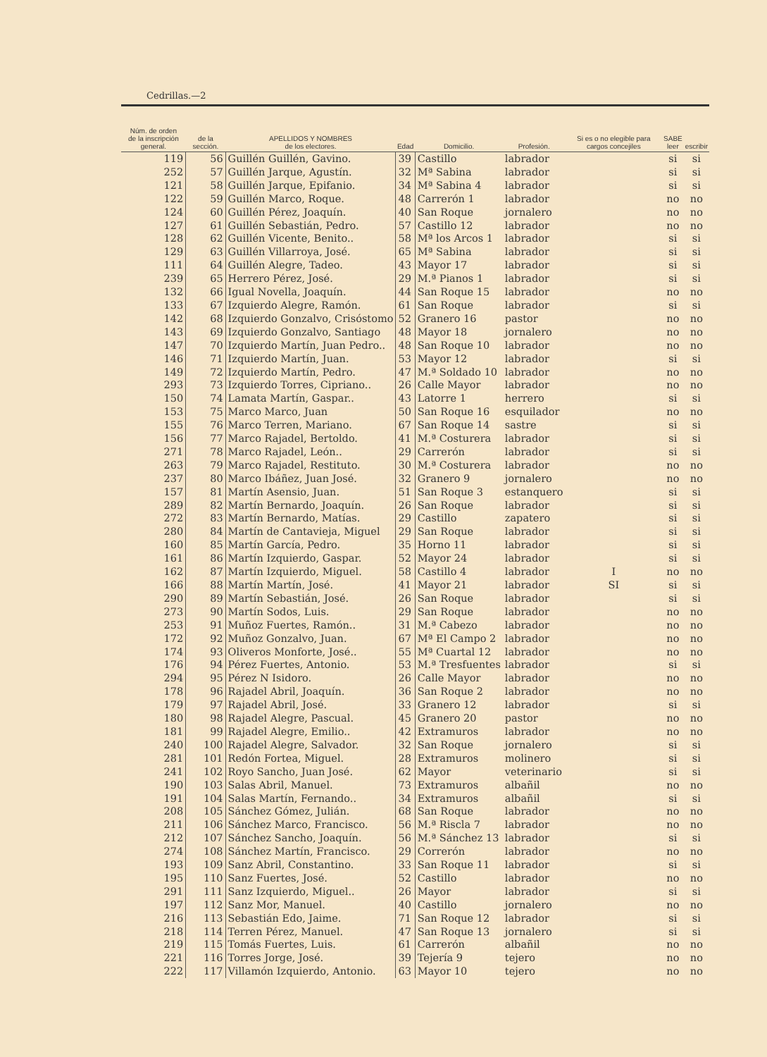Cedrillas.—2
| Núm. de orden de la inscripción general. | de la sección. | APELLIDOS Y NOMBRES de los electores. | Edad | Domicilio. | Profesión. | Si es o no elegible para cargos concejiles | SABE leer | escribir |
| --- | --- | --- | --- | --- | --- | --- | --- | --- |
| 119 | 56 | Guillén Guillén, Gavino. | 39 | Castillo | labrador | | si | si |
| 252 | 57 | Guillén Jarque, Agustín. | 32 | Mª Sabina | labrador | | si | si |
| 121 | 58 | Guillén Jarque, Epifanio. | 34 | Mª Sabina 4 | labrador | | si | si |
| 122 | 59 | Guillén Marco, Roque. | 48 | Carrerón 1 | labrador | | no | no |
| 124 | 60 | Guillén Pérez, Joaquín. | 40 | San Roque | jornalero | | no | no |
| 127 | 61 | Guillén Sebastián, Pedro. | 57 | Castillo 12 | labrador | | no | no |
| 128 | 62 | Guillén Vicente, Benito.. | 58 | Mª los Arcos 1 | labrador | | si | si |
| 129 | 63 | Guillén Villarroya, José. | 65 | Mª Sabina | labrador | | si | si |
| 111 | 64 | Guillén Alegre, Tadeo. | 43 | Mayor 17 | labrador | | si | si |
| 239 | 65 | Herrero Pérez, José. | 29 | M.ª Pianos 1 | labrador | | si | si |
| 132 | 66 | Igual Novella, Joaquín. | 44 | San Roque 15 | labrador | | no | no |
| 133 | 67 | Izquierdo Alegre, Ramón. | 61 | San Roque | labrador | | si | si |
| 142 | 68 | Izquierdo Gonzalvo, Crisóstomo | 52 | Granero 16 | pastor | | no | no |
| 143 | 69 | Izquierdo Gonzalvo, Santiago | 48 | Mayor 18 | jornalero | | no | no |
| 147 | 70 | Izquierdo Martín, Juan Pedro.. | 48 | San Roque 10 | labrador | | no | no |
| 146 | 71 | Izquierdo Martín, Juan. | 53 | Mayor 12 | labrador | | si | si |
| 149 | 72 | Izquierdo Martín, Pedro. | 47 | M.ª Soldado 10 | labrador | | no | no |
| 293 | 73 | Izquierdo Torres, Cipriano.. | 26 | Calle Mayor | labrador | | no | no |
| 150 | 74 | Lamata Martín, Gaspar.. | 43 | Latorre 1 | herrero | | si | si |
| 153 | 75 | Marco Marco, Juan | 50 | San Roque 16 | esquilador | | no | no |
| 155 | 76 | Marco Terren, Mariano. | 67 | San Roque 14 | sastre | | si | si |
| 156 | 77 | Marco Rajadel, Bertoldo. | 41 | M.ª Costurera | labrador | | si | si |
| 271 | 78 | Marco Rajadel, León.. | 29 | Carrerón | labrador | | si | si |
| 263 | 79 | Marco Rajadel, Restituto. | 30 | M.ª Costurera | labrador | | no | no |
| 237 | 80 | Marco Ibáñez, Juan José. | 32 | Granero 9 | jornalero | | no | no |
| 157 | 81 | Martín Asensio, Juan. | 51 | San Roque 3 | estanquero | | si | si |
| 289 | 82 | Martín Bernardo, Joaquín. | 26 | San Roque | labrador | | si | si |
| 272 | 83 | Martín Bernardo, Matías. | 29 | Castillo | zapatero | | si | si |
| 280 | 84 | Martín de Cantavieja, Miguel | 29 | San Roque | labrador | | si | si |
| 160 | 85 | Martín García, Pedro. | 35 | Horno 11 | labrador | | si | si |
| 161 | 86 | Martín Izquierdo, Gaspar. | 52 | Mayor 24 | labrador | | si | si |
| 162 | 87 | Martín Izquierdo, Miguel. | 58 | Castillo 4 | labrador | I | no | no |
| 166 | 88 | Martín Martín, José. | 41 | Mayor 21 | labrador | SI | si | si |
| 290 | 89 | Martín Sebastián, José. | 26 | San Roque | labrador | | si | si |
| 273 | 90 | Martín Sodos, Luis. | 29 | San Roque | labrador | | no | no |
| 253 | 91 | Muñoz Fuertes, Ramón.. | 31 | M.ª Cabezo | labrador | | no | no |
| 172 | 92 | Muñoz Gonzalvo, Juan. | 67 | Mª El Campo 2 | labrador | | no | no |
| 174 | 93 | Oliveros Monforte, José.. | 55 | Mª Cuartal 12 | labrador | | no | no |
| 176 | 94 | Pérez Fuertes, Antonio. | 53 | M.ª Tresfuentes | labrador | | si | si |
| 294 | 95 | Pérez N Isidoro. | 26 | Calle Mayor | labrador | | no | no |
| 178 | 96 | Rajadel Abril, Joaquín. | 36 | San Roque 2 | labrador | | no | no |
| 179 | 97 | Rajadel Abril, José. | 33 | Granero 12 | labrador | | si | si |
| 180 | 98 | Rajadel Alegre, Pascual. | 45 | Granero 20 | pastor | | no | no |
| 181 | 99 | Rajadel Alegre, Emilio.. | 42 | Extramuros | labrador | | no | no |
| 240 | 100 | Rajadel Alegre, Salvador. | 32 | San Roque | jornalero | | si | si |
| 281 | 101 | Redón Fortea, Miguel. | 28 | Extramuros | molinero | | si | si |
| 241 | 102 | Royo Sancho, Juan José. | 62 | Mayor | veterinario | | si | si |
| 190 | 103 | Salas Abril, Manuel. | 73 | Extramuros | albañil | | no | no |
| 191 | 104 | Salas Martín, Fernando.. | 34 | Extramuros | albañil | | si | si |
| 208 | 105 | Sánchez Gómez, Julián. | 68 | San Roque | labrador | | no | no |
| 211 | 106 | Sánchez Marco, Francisco. | 56 | M.ª Riscla 7 | labrador | | no | no |
| 212 | 107 | Sánchez Sancho, Joaquín. | 56 | M.ª Sánchez 13 | labrador | | si | si |
| 274 | 108 | Sánchez Martín, Francisco. | 29 | Correrón | labrador | | no | no |
| 193 | 109 | Sanz Abril, Constantino. | 33 | San Roque 11 | labrador | | si | si |
| 195 | 110 | Sanz Fuertes, José. | 52 | Castillo | labrador | | no | no |
| 291 | 111 | Sanz Izquierdo, Miguel.. | 26 | Mayor | labrador | | si | si |
| 197 | 112 | Sanz Mor, Manuel. | 40 | Castillo | jornalero | | no | no |
| 216 | 113 | Sebastián Edo, Jaime. | 71 | San Roque 12 | labrador | | si | si |
| 218 | 114 | Terren Pérez, Manuel. | 47 | San Roque 13 | jornalero | | si | si |
| 219 | 115 | Tomás Fuertes, Luis. | 61 | Carrerón | albañil | | no | no |
| 221 | 116 | Torres Jorge, José. | 39 | Tejería 9 | tejero | | no | no |
| 222 | 117 | Villamón Izquierdo, Antonio. | 63 | Mayor 10 | tejero | | no | no |